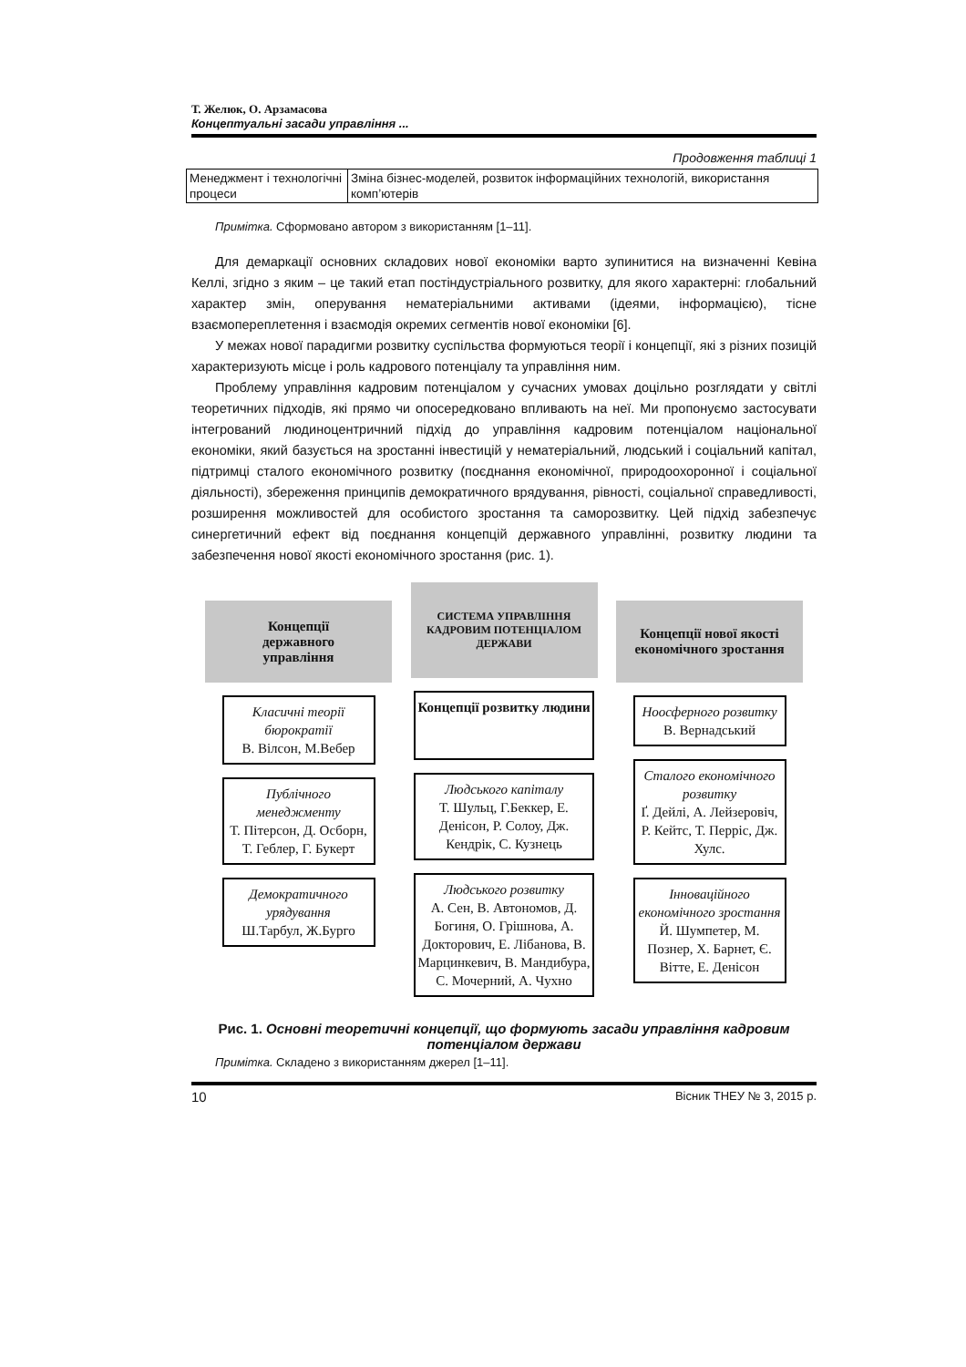Т. Желюк, О. Арзамасова
Концептуальні засади управління ...
Продовження таблиці 1
| Менеджмент і технологічні процеси | Зміна бізнес-моделей, розвиток інформаційних технологій, використання комп’ютерів |
Примітка. Сформовано автором з використанням [1–11].
Для демаркації основних складових нової економіки варто зупинитися на визначенні Кевіна Келлі, згідно з яким – це такий етап постіндустріального розвитку, для якого характерні: глобальний характер змін, оперування нематеріальними активами (ідеями, інформацією), тісне взаємопереплетення і взаємодія окремих сегментів нової економіки [6].
У межах нової парадигми розвитку суспільства формуються теорії і концепції, які з різних позицій характеризують місце і роль кадрового потенціалу та управління ним.
Проблему управління кадровим потенціалом у сучасних умовах доцільно розглядати у світлі теоретичних підходів, які прямо чи опосередковано впливають на неї. Ми пропонуємо застосувати інтегрований людиноцентричний підхід до управління кадровим потенціалом національної економіки, який базується на зростанні інвестицій у нематеріальний, людський і соціальний капітал, підтримці сталого економічного розвитку (поєднання економічної, природоохоронної і соціальної діяльності), збереження принципів демократичного врядування, рівності, соціальної справедливості, розширення можливостей для особистого зростання та саморозвитку. Цей підхід забезпечує синергетичний ефект від поєднання концепцій державного управлінні, розвитку людини та забезпечення нової якості економічного зростання (рис. 1).
Концепції
державного
управління
Класичні теорії бюрократії
В. Вілсон, М.Вебер
Публічного менеджменту
Т. Пітерсон, Д. Осборн, Т. Геблер, Г. Букерт
Демократичного урядування
Ш.Тарбул, Ж.Бурго
СИСТЕМА УПРАВЛІННЯ КАДРОВИМ ПОТЕНЦІАЛОМ ДЕРЖАВИ
Концепції розвитку людини
Людського капіталу
Т. Шульц, Г.Беккер, Е. Денісон, Р. Солоу, Дж. Кендрік, С. Кузнець
Людського розвитку
А. Сен, В. Автономов, Д. Богиня, О. Грішнова, А. Докторович, Е. Лібанова, В. Марцинкевич, В. Мандибура, С. Мочерний, А. Чухно
Концепції нової якості економічного зростання
Ноосферного розвитку
В. Вернадський
Сталого економічного розвитку
Ґ. Дейлі, А. Лейзеровіч, Р. Кейтс, Т. Перріс, Дж. Хулс.
Інноваційного економічного зростання
Й. Шумпетер, М. Познер, Х. Барнет, Є. Вітте, Е. Денісон
Рис. 1. Основні теоретичні концепції, що формують засади управління кадровим потенціалом держави
Примітка. Складено з використанням джерел [1–11].
10 Вісник ТНЕУ № 3, 2015 р.